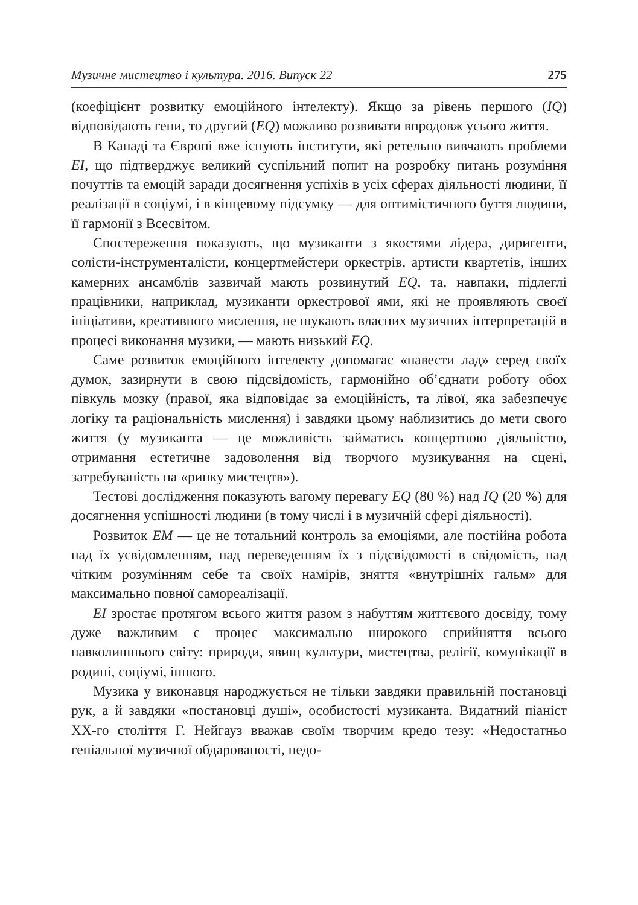Музичне мистецтво і культура. 2016. Випуск 22 275
(коефіцієнт розвитку емоційного інтелекту). Якщо за рівень першого (IQ) відповідають гени, то другий (EQ) можливо розвивати впродовж усього життя.
В Канаді та Європі вже існують інститути, які ретельно вивчають проблеми EI, що підтверджує великий суспільний попит на розробку питань розуміння почуттів та емоцій заради досягнення успіхів в усіх сферах діяльності людини, її реалізації в соціумі, і в кінцевому підсумку — для оптимістичного буття людини, її гармонії з Всесвітом.
Спостереження показують, що музиканти з якостями лідера, диригенти, солісти-інструменталісти, концертмейстери оркестрів, артисти квартетів, інших камерних ансамблів зазвичай мають розвинутий EQ, та, навпаки, підлеглі працівники, наприклад, музиканти оркестрової ями, які не проявляють своєї ініціативи, креативного мислення, не шукають власних музичних інтерпретацій в процесі виконання музики, — мають низький EQ.
Саме розвиток емоційного інтелекту допомагає «навести лад» серед своїх думок, зазирнути в свою підсвідомість, гармонійно об’єднати роботу обох півкуль мозку (правої, яка відповідає за емоційність, та лівої, яка забезпечує логіку та раціональність мислення) і завдяки цьому наблизитись до мети свого життя (у музиканта — це можливість займатись концертною діяльністю, отримання естетичне задоволення від творчого музикування на сцені, затребуваність на «ринку мистецтв»).
Тестові дослідження показують вагому перевагу EQ (80 %) над IQ (20 %) для досягнення успішності людини (в тому числі і в музичній сфері діяльності).
Розвиток EM — це не тотальний контроль за емоціями, але постійна робота над їх усвідомленням, над переведенням їх з підсвідомості в свідомість, над чітким розумінням себе та своїх намірів, зняття «внутрішніх гальм» для максимально повної самореалізації.
EI зростає протягом всього життя разом з набуттям життєвого досвіду, тому дуже важливим є процес максимально широкого сприйняття всього навколишнього світу: природи, явищ культури, мистецтва, релігії, комунікації в родині, соціумі, іншого.
Музика у виконавця народжується не тільки завдяки правильній постановці рук, а й завдяки «постановці душі», особистості музиканта. Видатний піаніст ХХ-го століття Г. Нейгауз вважав своїм творчим кредо тезу: «Недостатньо геніальної музичної обдарованості, недо-